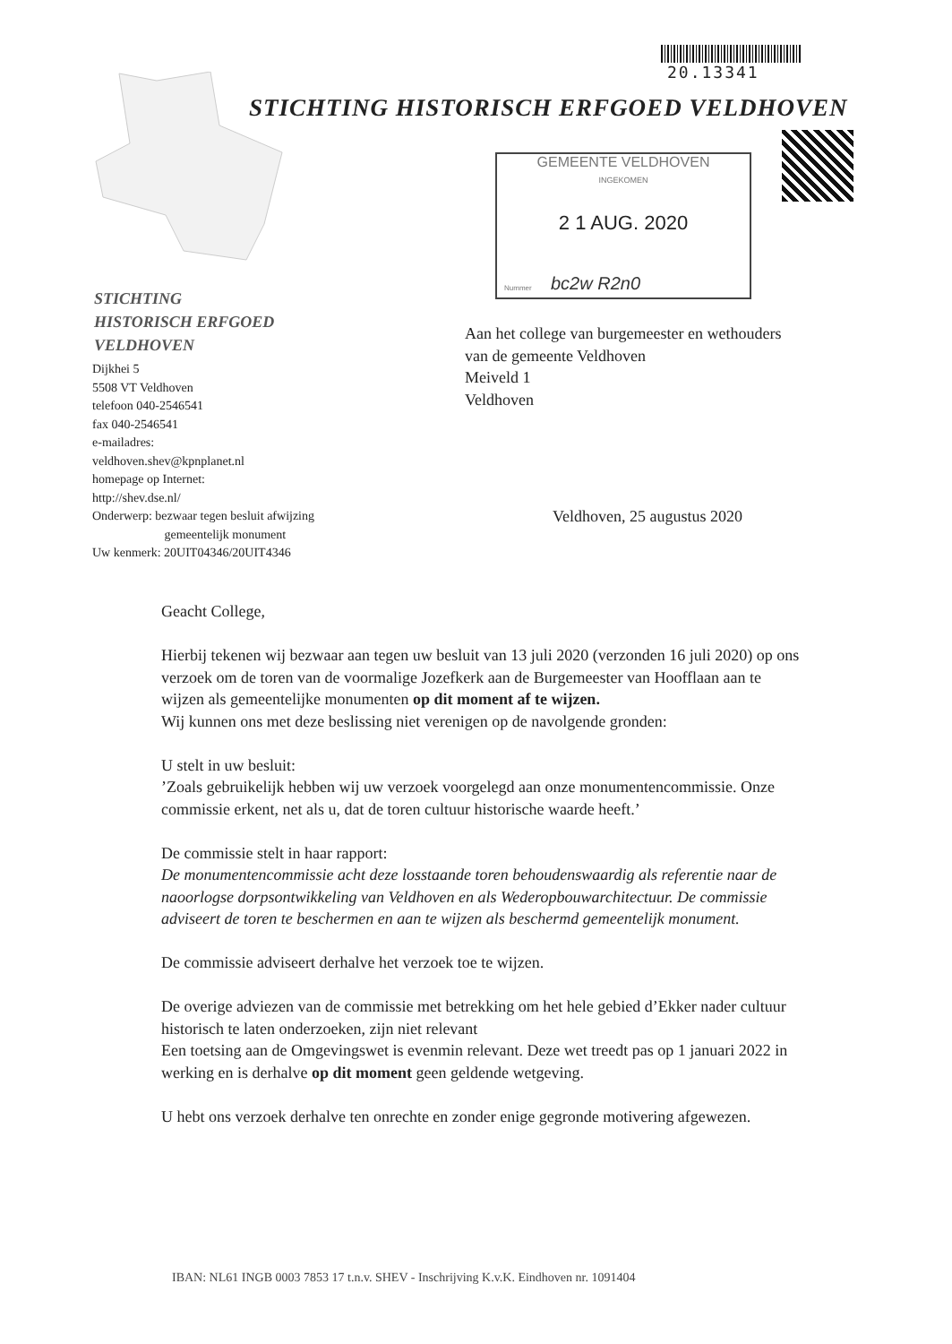20.13341
STICHTING HISTORISCH ERFGOED VELDHOVEN
GEMEENTE VELDHOVEN
INGEKOMEN
2 1 AUG. 2020
Nummer bc2w R2n0
STICHTING
HISTORISCH ERFGOED
VELDHOVEN
Dijkhei 5
5508 VT Veldhoven
telefoon 040-2546541
fax 040-2546541
e-mailadres:
veldhoven.shev@kpnplanet.nl
homepage op Internet:
http://shev.dse.nl/
Onderwerp: bezwaar tegen besluit afwijzing
gemeentelijk monument
Uw kenmerk: 20UIT04346/20UIT4346
Aan het college van burgemeester en wethouders
van de gemeente Veldhoven
Meiveld 1
Veldhoven
Veldhoven, 25 augustus 2020
Geacht College,
Hierbij tekenen wij bezwaar aan tegen uw besluit van 13 juli 2020 (verzonden 16 juli 2020) op ons verzoek om de toren van de voormalige Jozefkerk aan de Burgemeester van Hoofflaan aan te wijzen als gemeentelijke monumenten op dit moment af te wijzen.
Wij kunnen ons met deze beslissing niet verenigen op de navolgende gronden:
U stelt in uw besluit:
’Zoals gebruikelijk hebben wij uw verzoek voorgelegd aan onze monumentencommissie. Onze commissie erkent, net als u, dat de toren cultuur historische waarde heeft.’
De commissie stelt in haar rapport:
De monumentencommissie acht deze losstaande toren behoudenswaardig als referentie naar de naoorlogse dorpsontwikkeling van Veldhoven en als Wederopbouwarchitectuur. De commissie adviseert de toren te beschermen en aan te wijzen als beschermd gemeentelijk monument.
De commissie adviseert derhalve het verzoek toe te wijzen.
De overige adviezen van de commissie met betrekking om het hele gebied d’Ekker nader cultuur historisch te laten onderzoeken, zijn niet relevant
Een toetsing aan de Omgevingswet is evenmin relevant. Deze wet treedt pas op 1 januari 2022 in werking en is derhalve op dit moment geen geldende wetgeving.
U hebt ons verzoek derhalve ten onrechte en zonder enige gegronde motivering afgewezen.
IBAN: NL61 INGB 0003 7853 17 t.n.v. SHEV - Inschrijving K.v.K. Eindhoven nr. 1091404